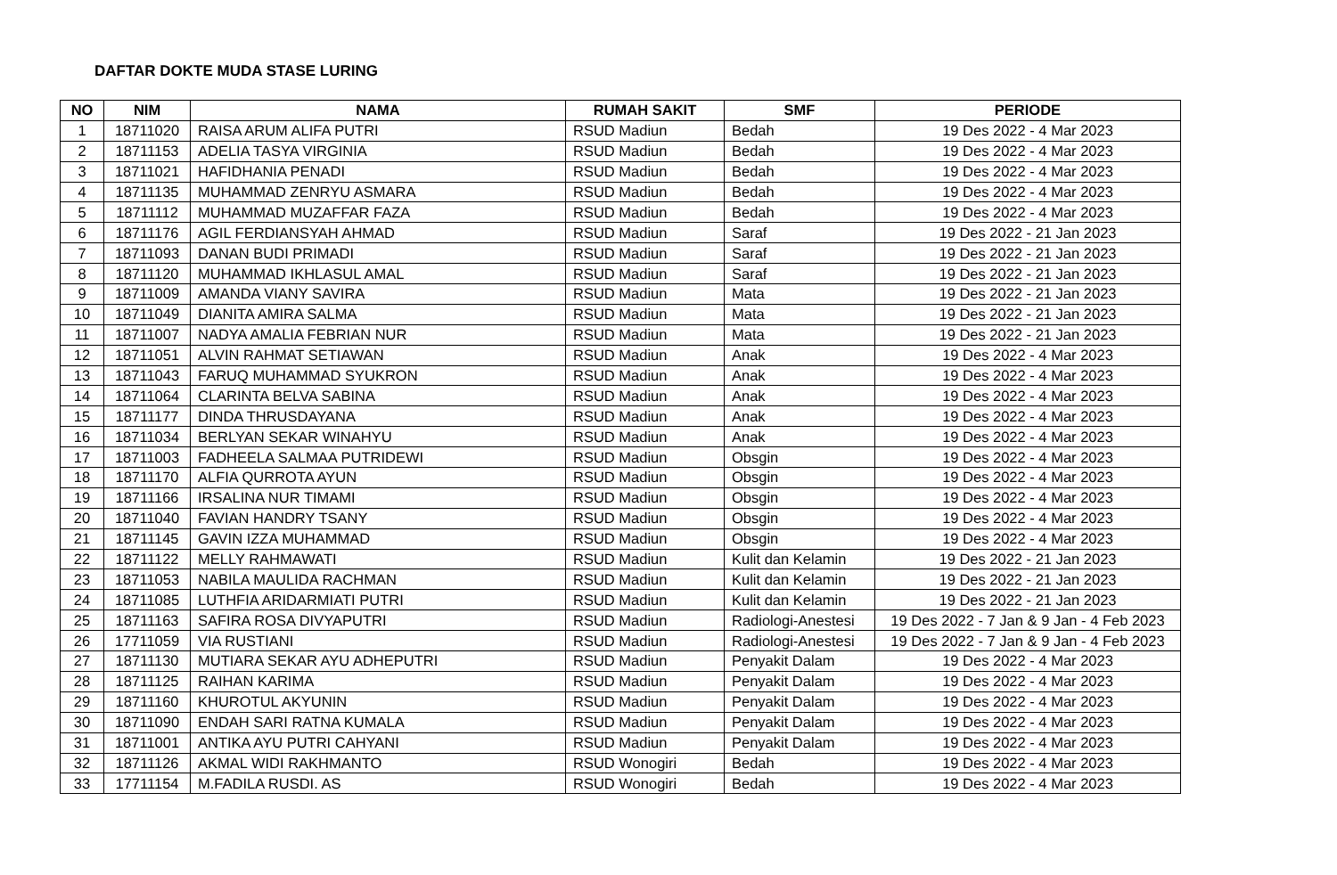DAFTAR DOKTE MUDA STASE LURING
| NO | NIM | NAMA | RUMAH SAKIT | SMF | PERIODE |
| --- | --- | --- | --- | --- | --- |
| 1 | 18711020 | RAISA ARUM ALIFA PUTRI | RSUD Madiun | Bedah | 19 Des 2022 - 4 Mar 2023 |
| 2 | 18711153 | ADELIA TASYA VIRGINIA | RSUD Madiun | Bedah | 19 Des 2022 - 4 Mar 2023 |
| 3 | 18711021 | HAFIDHANIA PENADI | RSUD Madiun | Bedah | 19 Des 2022 - 4 Mar 2023 |
| 4 | 18711135 | MUHAMMAD ZENRYU ASMARA | RSUD Madiun | Bedah | 19 Des 2022 - 4 Mar 2023 |
| 5 | 18711112 | MUHAMMAD MUZAFFAR FAZA | RSUD Madiun | Bedah | 19 Des 2022 - 4 Mar 2023 |
| 6 | 18711176 | AGIL FERDIANSYAH AHMAD | RSUD Madiun | Saraf | 19 Des 2022 - 21 Jan 2023 |
| 7 | 18711093 | DANAN BUDI PRIMADI | RSUD Madiun | Saraf | 19 Des 2022 - 21 Jan 2023 |
| 8 | 18711120 | MUHAMMAD IKHLASUL AMAL | RSUD Madiun | Saraf | 19 Des 2022 - 21 Jan 2023 |
| 9 | 18711009 | AMANDA VIANY SAVIRA | RSUD Madiun | Mata | 19 Des 2022 - 21 Jan 2023 |
| 10 | 18711049 | DIANITA AMIRA SALMA | RSUD Madiun | Mata | 19 Des 2022 - 21 Jan 2023 |
| 11 | 18711007 | NADYA AMALIA FEBRIAN NUR | RSUD Madiun | Mata | 19 Des 2022 - 21 Jan 2023 |
| 12 | 18711051 | ALVIN RAHMAT SETIAWAN | RSUD Madiun | Anak | 19 Des 2022 - 4 Mar 2023 |
| 13 | 18711043 | FARUQ MUHAMMAD SYUKRON | RSUD Madiun | Anak | 19 Des 2022 - 4 Mar 2023 |
| 14 | 18711064 | CLARINTA BELVA SABINA | RSUD Madiun | Anak | 19 Des 2022 - 4 Mar 2023 |
| 15 | 18711177 | DINDA THRUSDAYANA | RSUD Madiun | Anak | 19 Des 2022 - 4 Mar 2023 |
| 16 | 18711034 | BERLYAN SEKAR WINAHYU | RSUD Madiun | Anak | 19 Des 2022 - 4 Mar 2023 |
| 17 | 18711003 | FADHEELA SALMAA PUTRIDEWI | RSUD Madiun | Obsgin | 19 Des 2022 - 4 Mar 2023 |
| 18 | 18711170 | ALFIA QURROTA AYUN | RSUD Madiun | Obsgin | 19 Des 2022 - 4 Mar 2023 |
| 19 | 18711166 | IRSALINA NUR TIMAMI | RSUD Madiun | Obsgin | 19 Des 2022 - 4 Mar 2023 |
| 20 | 18711040 | FAVIAN HANDRY TSANY | RSUD Madiun | Obsgin | 19 Des 2022 - 4 Mar 2023 |
| 21 | 18711145 | GAVIN IZZA MUHAMMAD | RSUD Madiun | Obsgin | 19 Des 2022 - 4 Mar 2023 |
| 22 | 18711122 | MELLY RAHMAWATI | RSUD Madiun | Kulit dan Kelamin | 19 Des 2022 - 21 Jan 2023 |
| 23 | 18711053 | NABILA MAULIDA RACHMAN | RSUD Madiun | Kulit dan Kelamin | 19 Des 2022 - 21 Jan 2023 |
| 24 | 18711085 | LUTHFIA ARIDARMIATI PUTRI | RSUD Madiun | Kulit dan Kelamin | 19 Des 2022 - 21 Jan 2023 |
| 25 | 18711163 | SAFIRA ROSA DIVYAPUTRI | RSUD Madiun | Radiologi-Anestesi | 19 Des 2022 - 7 Jan & 9 Jan - 4 Feb 2023 |
| 26 | 17711059 | VIA RUSTIANI | RSUD Madiun | Radiologi-Anestesi | 19 Des 2022 - 7 Jan & 9 Jan - 4 Feb 2023 |
| 27 | 18711130 | MUTIARA SEKAR AYU ADHEPUTRI | RSUD Madiun | Penyakit Dalam | 19 Des 2022 - 4 Mar 2023 |
| 28 | 18711125 | RAIHAN KARIMA | RSUD Madiun | Penyakit Dalam | 19 Des 2022 - 4 Mar 2023 |
| 29 | 18711160 | KHUROTUL AKYUNIN | RSUD Madiun | Penyakit Dalam | 19 Des 2022 - 4 Mar 2023 |
| 30 | 18711090 | ENDAH SARI RATNA KUMALA | RSUD Madiun | Penyakit Dalam | 19 Des 2022 - 4 Mar 2023 |
| 31 | 18711001 | ANTIKA AYU PUTRI CAHYANI | RSUD Madiun | Penyakit Dalam | 19 Des 2022 - 4 Mar 2023 |
| 32 | 18711126 | AKMAL WIDI RAKHMANTO | RSUD Wonogiri | Bedah | 19 Des 2022 - 4 Mar 2023 |
| 33 | 17711154 | M.FADILA RUSDI. AS | RSUD Wonogiri | Bedah | 19 Des 2022 - 4 Mar 2023 |